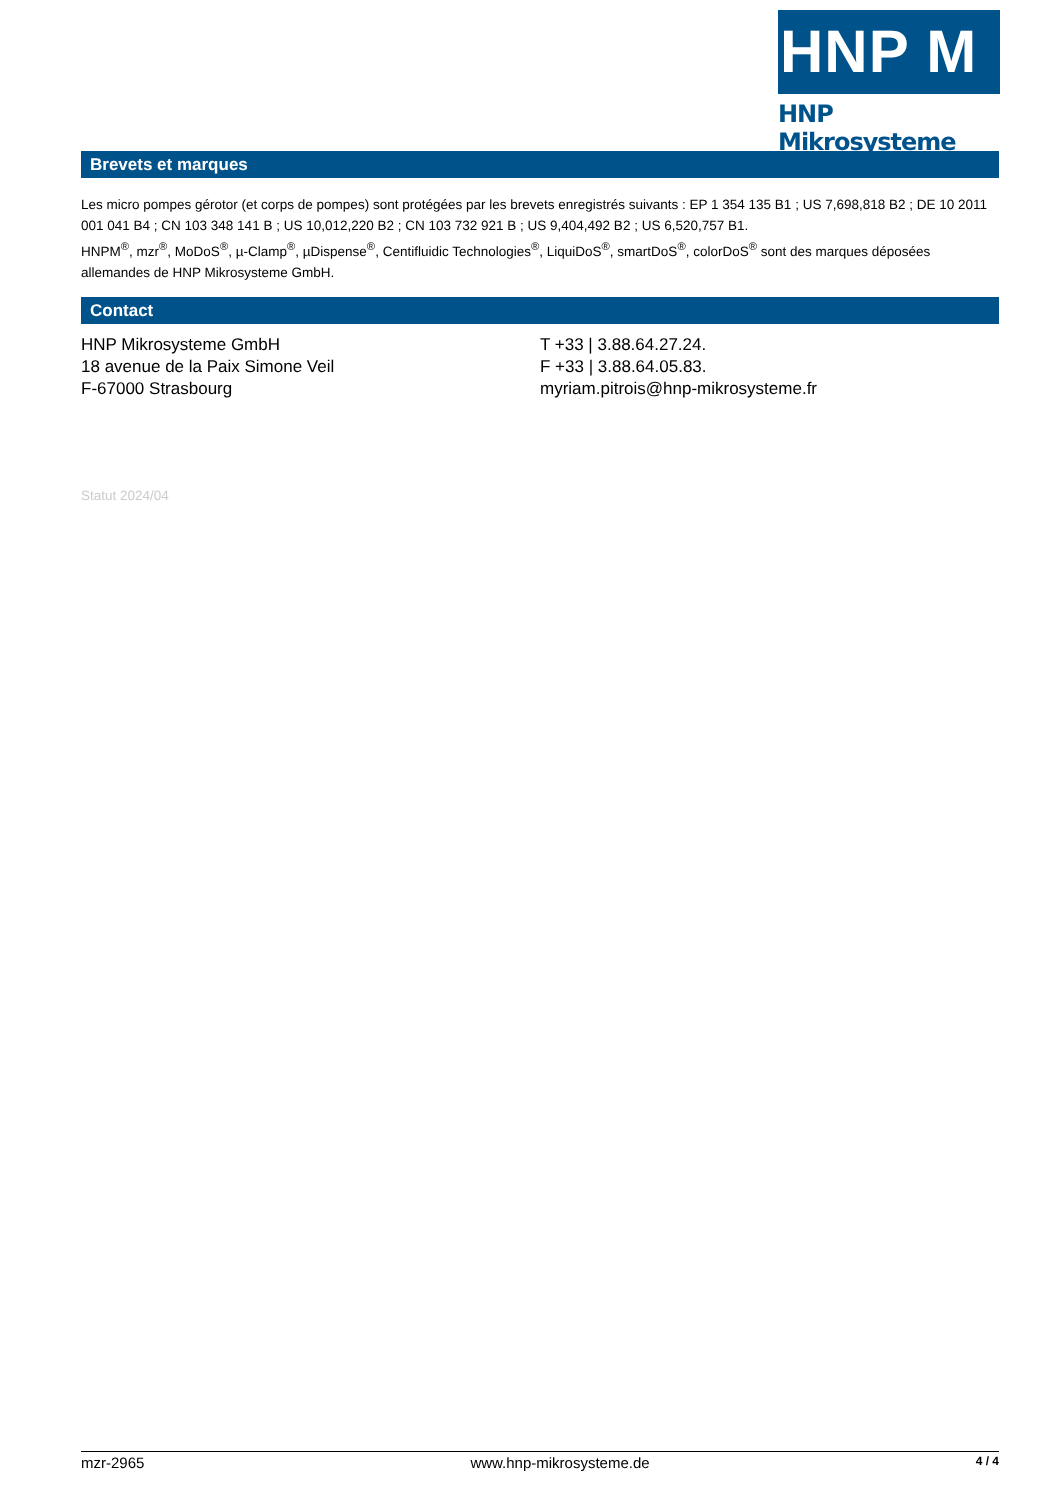HNP M
HNP Mikrosysteme
Brevets et marques
Les micro pompes gérotor (et corps de pompes) sont protégées par les brevets enregistrés suivants : EP 1 354 135 B1 ; US 7,698,818 B2 ; DE 10 2011 001 041 B4 ; CN 103 348 141 B ; US 10,012,220 B2 ; CN 103 732 921 B ; US 9,404,492 B2 ; US 6,520,757 B1.
HNPM<sup>®</sup>, mzr<sup>®</sup>, MoDoS<sup>®</sup>, µ-Clamp<sup>®</sup>, µDispense<sup>®</sup>, Centifluidic Technologies<sup>®</sup>, LiquiDoS<sup>®</sup>, smartDoS<sup>®</sup>, colorDoS<sup>®</sup> sont des marques déposées allemandes de HNP Mikrosysteme GmbH.
Contact
HNP Mikrosysteme GmbH
18 avenue de la Paix Simone Veil
F-67000 Strasbourg
T +33 | 3.88.64.27.24.
F +33 | 3.88.64.05.83.
myriam.pitrois@hnp-mikrosysteme.fr
Statut 2024/04
mzr-2965 www.hnp-mikrosysteme.de 4 / 4